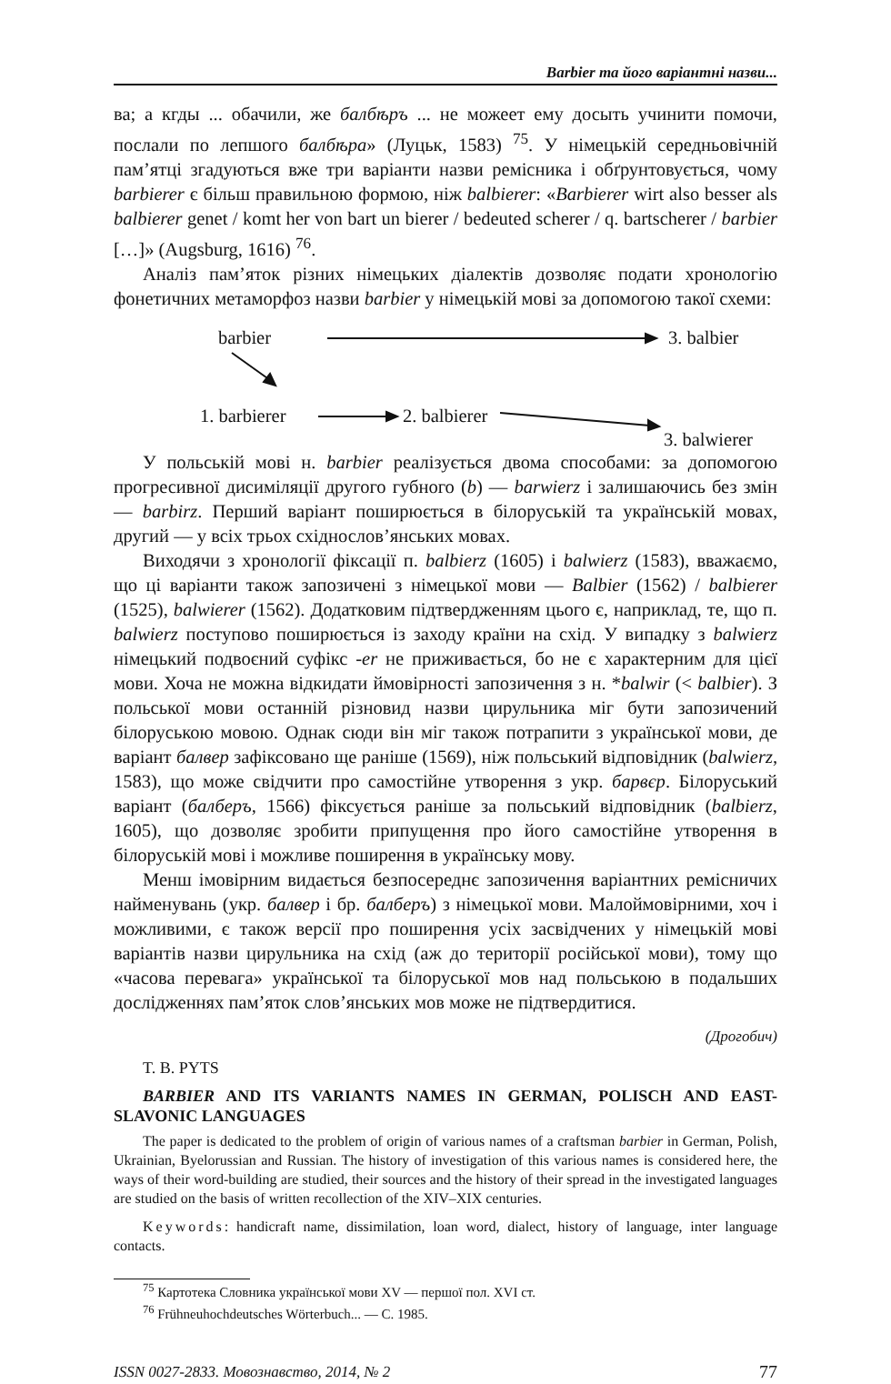Barbier та його варіантні назви...
ва; а кгды ... обачили, же балбѣръ ... не можеет ему досыть учинити помочи, послали по лепшого балбѣра» (Луцьк, 1583) <sup>75</sup>. У німецькій середньовічній пам’ятці згадуються вже три варіанти назви ремісника і обґрунтовується, чому barbierer є більш правильною формою, ніж balbierer: «Barbierer wirt also besser als balbierer genet / komt her von bart un bierer / bedeuted scherer / q. bartscherer / barbier […]» (Augsburg, 1616) <sup>76</sup>.
Аналіз пам’яток різних німецьких діалектів дозволяє подати хронологію фонетичних метаморфоз назви barbier у німецькій мові за допомогою такої схеми:
barbier 3. balbier
1. barbierer 2. balbierer
3. balwierer
У польській мові н. barbier реалізується двома способами: за допомогою прогресивної дисиміляції другого губного (b) — barwierz і залишаючись без змін — barbirz. Перший варіант поширюється в білоруській та українській мовах, другий — у всіх трьох східнослов’янських мовах.
Виходячи з хронології фіксації п. balbierz (1605) і balwierz (1583), вважаємо, що ці варіанти також запозичені з німецької мови — Balbier (1562) / balbierer (1525), balwierer (1562). Додатковим підтвердженням цього є, наприклад, те, що п. balwierz поступово поширюється із заходу країни на схід. У випадку з balwierz німецький подвоєний суфікс -er не приживається, бо не є характерним для цієї мови. Хоча не можна відкидати ймовірності запозичення з н. *balwir (< balbier). З польської мови останній різновид назви цирульника міг бути запозичений білоруською мовою. Однак сюди він міг також потрапити з української мови, де варіант балвер зафіксовано ще раніше (1569), ніж польський відповідник (balwierz, 1583), що може свідчити про самостійне утворення з укр. барвєр. Білоруський варіант (балберъ, 1566) фіксується раніше за польський відповідник (balbierz, 1605), що дозволяє зробити припущення про його самостійне утворення в білоруській мові і можливе поширення в українську мову.
Менш імовірним видається безпосереднє запозичення варіантних ремісничих найменувань (укр. балвер і бр. балберъ) з німецької мови. Малоймовірними, хоч і можливими, є також версії про поширення усіх засвідчених у німецькій мові варіантів назви цирульника на схід (аж до території російської мови), тому що «часова перевага» української та білоруської мов над польською в подальших дослідженнях пам’яток слов’янських мов може не підтвердитися.
(Дрогобич)
T. B. PYTS
BARBIER AND ITS VARIANTS NAMES IN GERMAN, POLISCH AND EAST-SLAVONIC LANGUAGES
The paper is dedicated to the problem of origin of various names of a craftsman barbier in German, Polish, Ukrainian, Byelorussian and Russian. The history of investigation of this various names is considered here, the ways of their word-building are studied, their sources and the history of their spread in the investigated languages are studied on the basis of written recollection of the XIV–XIX centuries.
Keywords: handicraft name, dissimilation, loan word, dialect, history of language, inter language contacts.
<sup>75</sup> Картотека Словника української мови XV — першої пол. XVI ст.
<sup>76</sup> Frühneuhochdeutsches Wörterbuch... — С. 1985.
ISSN 0027-2833. Мовознавство, 2014, № 2 77